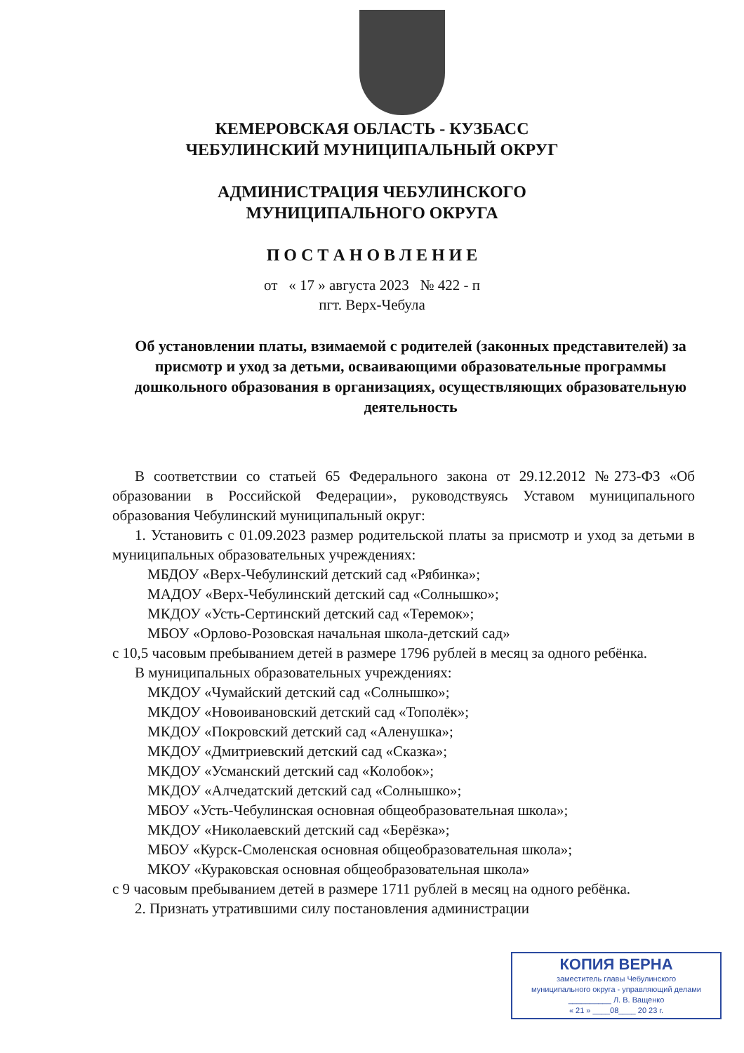КЕМЕРОВСКАЯ ОБЛАСТЬ - КУЗБАСС
ЧЕБУЛИНСКИЙ МУНИЦИПАЛЬНЫЙ ОКРУГ
АДМИНИСТРАЦИЯ ЧЕБУЛИНСКОГО
МУНИЦИПАЛЬНОГО ОКРУГА
П О С Т А Н О В Л Е Н И Е
от « 17 » августа 2023 № 422 - п
пгт. Верх-Чебула
Об установлении платы, взимаемой с родителей (законных представителей) за присмотр и уход за детьми, осваивающими образовательные программы дошкольного образования в организациях, осуществляющих образовательную деятельность
В соответствии со статьей 65 Федерального закона от 29.12.2012 №273-ФЗ «Об образовании в Российской Федерации», руководствуясь Уставом муниципального образования Чебулинский муниципальный округ:
1. Установить с 01.09.2023 размер родительской платы за присмотр и уход за детьми в муниципальных образовательных учреждениях:
МБДОУ «Верх-Чебулинский детский сад «Рябинка»;
МАДОУ «Верх-Чебулинский детский сад «Солнышко»;
МКДОУ «Усть-Сертинский детский сад «Теремок»;
МБОУ «Орлово-Розовская начальная школа-детский сад»
с 10,5 часовым пребыванием детей в размере 1796 рублей в месяц за одного ребёнка.
В муниципальных образовательных учреждениях:
МКДОУ «Чумайский детский сад «Солнышко»;
МКДОУ «Новоивановский детский сад «Тополёк»;
МКДОУ «Покровский детский сад «Аленушка»;
МКДОУ «Дмитриевский детский сад «Сказка»;
МКДОУ «Усманский детский сад «Колобок»;
МКДОУ «Алчедатский детский сад «Солнышко»;
МБОУ «Усть-Чебулинская основная общеобразовательная школа»;
МКДОУ «Николаевский детский сад «Берёзка»;
МБОУ «Курск-Смоленская основная общеобразовательная школа»;
МКОУ «Кураковская основная общеобразовательная школа»
с 9 часовым пребыванием детей в размере 1711 рублей в месяц на одного ребёнка.
2. Признать утратившими силу постановления администрации
КОПИЯ ВЕРНА
заместитель главы Чебулинского
муниципального округа - управляющий делами
__________ Л. В. Ващенко
« 21 » ____08____ 20 23 г.